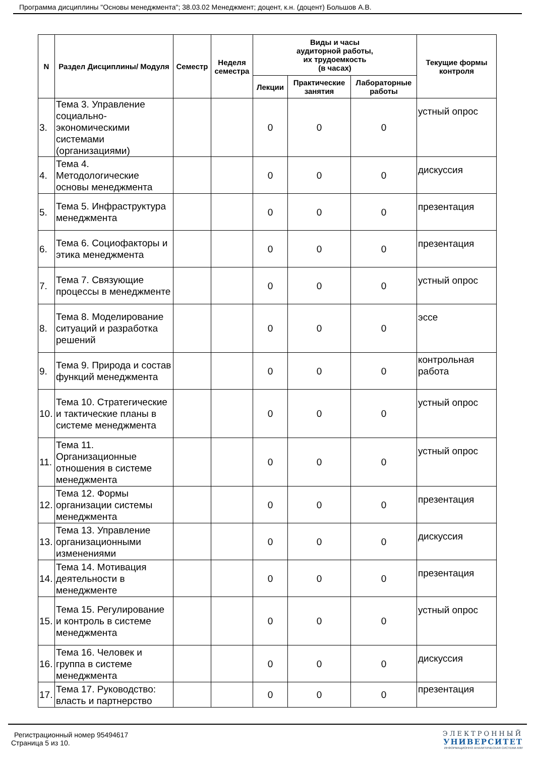Программа дисциплины "Основы менеджмента"; 38.03.02 Менеджмент; доцент, к.н. (доцент) Большов А.В.
| N | Раздел Дисциплины/ Модуля | Семестр | Неделя семестра | Виды и часы аудиторной работы, их трудоемкость (в часах) | | | Текущие формы контроля |
| --- | --- | --- | --- | --- | --- | --- | --- |
| | | | | Лекции | Практические занятия | Лабораторные работы | |
| 3. | Тема 3. Управление социально-экономическими системами (организациями) | | | 0 | 0 | 0 | устный опрос |
| 4. | Тема 4. Методологические основы менеджмента | | | 0 | 0 | 0 | дискуссия |
| 5. | Тема 5. Инфраструктура менеджмента | | | 0 | 0 | 0 | презентация |
| 6. | Тема 6. Социофакторы и этика менеджмента | | | 0 | 0 | 0 | презентация |
| 7. | Тема 7. Связующие процессы в менеджменте | | | 0 | 0 | 0 | устный опрос |
| 8. | Тема 8. Моделирование ситуаций и разработка решений | | | 0 | 0 | 0 | эссе |
| 9. | Тема 9. Природа и состав функций менеджмента | | | 0 | 0 | 0 | контрольная работа |
| 10. | Тема 10. Стратегические и тактические планы в системе менеджмента | | | 0 | 0 | 0 | устный опрос |
| 11. | Тема 11. Организационные отношения в системе менеджмента | | | 0 | 0 | 0 | устный опрос |
| 12. | Тема 12. Формы организации системы менеджмента | | | 0 | 0 | 0 | презентация |
| 13. | Тема 13. Управление организационными изменениями | | | 0 | 0 | 0 | дискуссия |
| 14. | Тема 14. Мотивация деятельности в менеджменте | | | 0 | 0 | 0 | презентация |
| 15. | Тема 15. Регулирование и контроль в системе менеджмента | | | 0 | 0 | 0 | устный опрос |
| 16. | Тема 16. Человек и группа в системе менеджмента | | | 0 | 0 | 0 | дискуссия |
| 17. | Тема 17. Руководство: власть и партнерство | | | 0 | 0 | 0 | презентация |
Регистрационный номер 95494617
Страница 5 из 10.
ЭЛЕКТРОННЫЙ
УНИВЕРСИТЕТ
ИНФОРМАЦИОННО АНАЛИТИЧЕСКАЯ СИСТЕМА КФУ